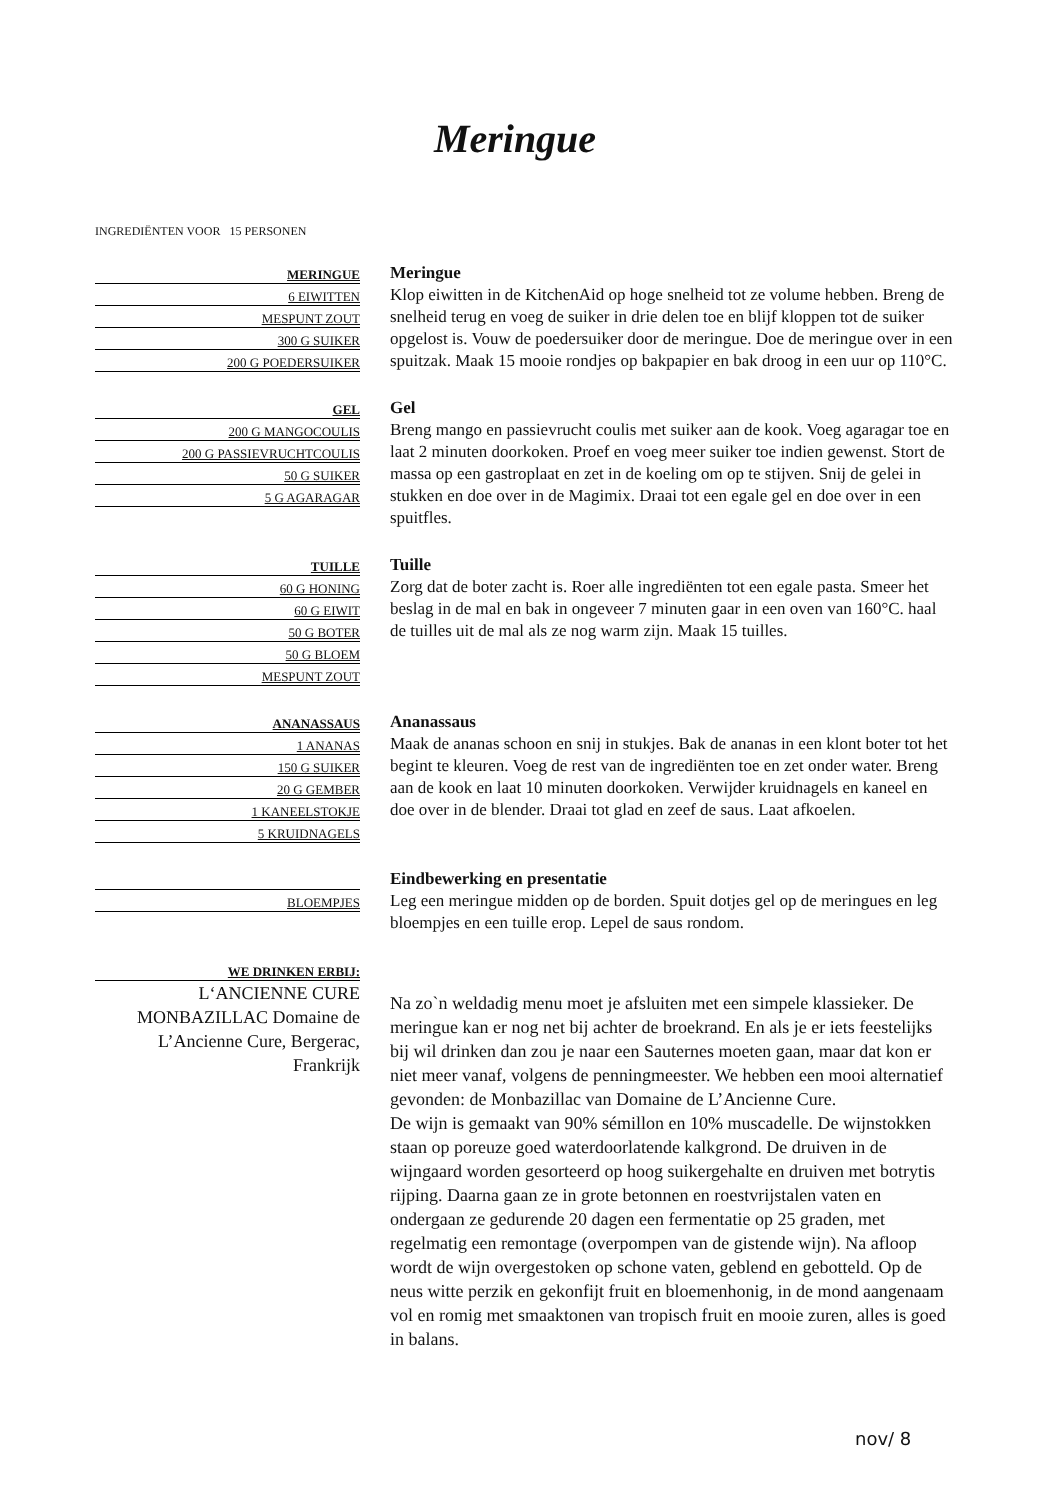Meringue
INGREDIËNTEN VOOR 15 PERSONEN
| MERINGUE |
| 6 EIWITTEN |
| MESPUNT ZOUT |
| 300 G SUIKER |
| 200 G POEDERSUIKER |
Meringue
Klop eiwitten in de KitchenAid op hoge snelheid tot ze volume hebben. Breng de snelheid terug en voeg de suiker in drie delen toe en blijf kloppen tot de suiker opgelost is. Vouw de poedersuiker door de meringue. Doe de meringue over in een spuitzak. Maak 15 mooie rondjes op bakpapier en bak droog in een uur op 110°C.
| GEL |
| 200 G MANGOCOULIS |
| 200 G PASSIEVRUCHTCOULIS |
| 50 G SUIKER |
| 5 G AGARAGAR |
Gel
Breng mango en passievrucht coulis met suiker aan de kook. Voeg agaragar toe en laat 2 minuten doorkoken. Proef en voeg meer suiker toe indien gewenst. Stort de massa op een gastroplaat en zet in de koeling om op te stijven. Snij de gelei in stukken en doe over in de Magimix. Draai tot een egale gel en doe over in een spuitfles.
| TUILLE |
| 60 G HONING |
| 60 G EIWIT |
| 50 G BOTER |
| 50 G BLOEM |
| MESPUNT ZOUT |
Tuille
Zorg dat de boter zacht is. Roer alle ingrediënten tot een egale pasta. Smeer het beslag in de mal en bak in ongeveer 7 minuten gaar in een oven van 160°C. haal de tuilles uit de mal als ze nog warm zijn. Maak 15 tuilles.
| ANANASSAUS |
| 1 ANANAS |
| 150 G SUIKER |
| 20 G GEMBER |
| 1 KANEELSTOKJE |
| 5 KRUIDNAGELS |
Ananassaus
Maak de ananas schoon en snij in stukjes. Bak de ananas in een klont boter tot het begint te kleuren. Voeg de rest van de ingrediënten toe en zet onder water. Breng aan de kook en laat 10 minuten doorkoken. Verwijder kruidnagels en kaneel en doe over in de blender. Draai tot glad en zeef de saus. Laat afkoelen.
| BLOEMPJES |
Eindbewerking en presentatie
Leg een meringue midden op de borden. Spuit dotjes gel op de meringues en leg bloempjes en een tuille erop. Lepel de saus rondom.
| WE DRINKEN ERBIJ: |
L‘ANCIENNE CURE MONBAZILLAC Domaine de L’Ancienne Cure, Bergerac, Frankrijk
Na zo`n weldadig menu moet je afsluiten met een simpele klassieker. De meringue kan er nog net bij achter de broekrand. En als je er iets feestelijks bij wil drinken dan zou je naar een Sauternes moeten gaan, maar dat kon er niet meer vanaf, volgens de penningmeester. We hebben een mooi alternatief gevonden: de Monbazillac van Domaine de L’Ancienne Cure.
De wijn is gemaakt van 90% sémillon en 10% muscadelle. De wijnstokken staan op poreuze goed waterdoorlatende kalkgrond. De druiven in de wijngaard worden gesorteerd op hoog suikergehalte en druiven met botrytis rijping. Daarna gaan ze in grote betonnen en roestvrijstalen vaten en ondergaan ze gedurende 20 dagen een fermentatie op 25 graden, met regelmatig een remontage (overpompen van de gistende wijn). Na afloop wordt de wijn overgestoken op schone vaten, geblend en gebotteld. Op de neus witte perzik en gekonfijt fruit en bloemenhonig, in de mond aangenaam vol en romig met smaaktonen van tropisch fruit en mooie zuren, alles is goed in balans.
nov/ 8